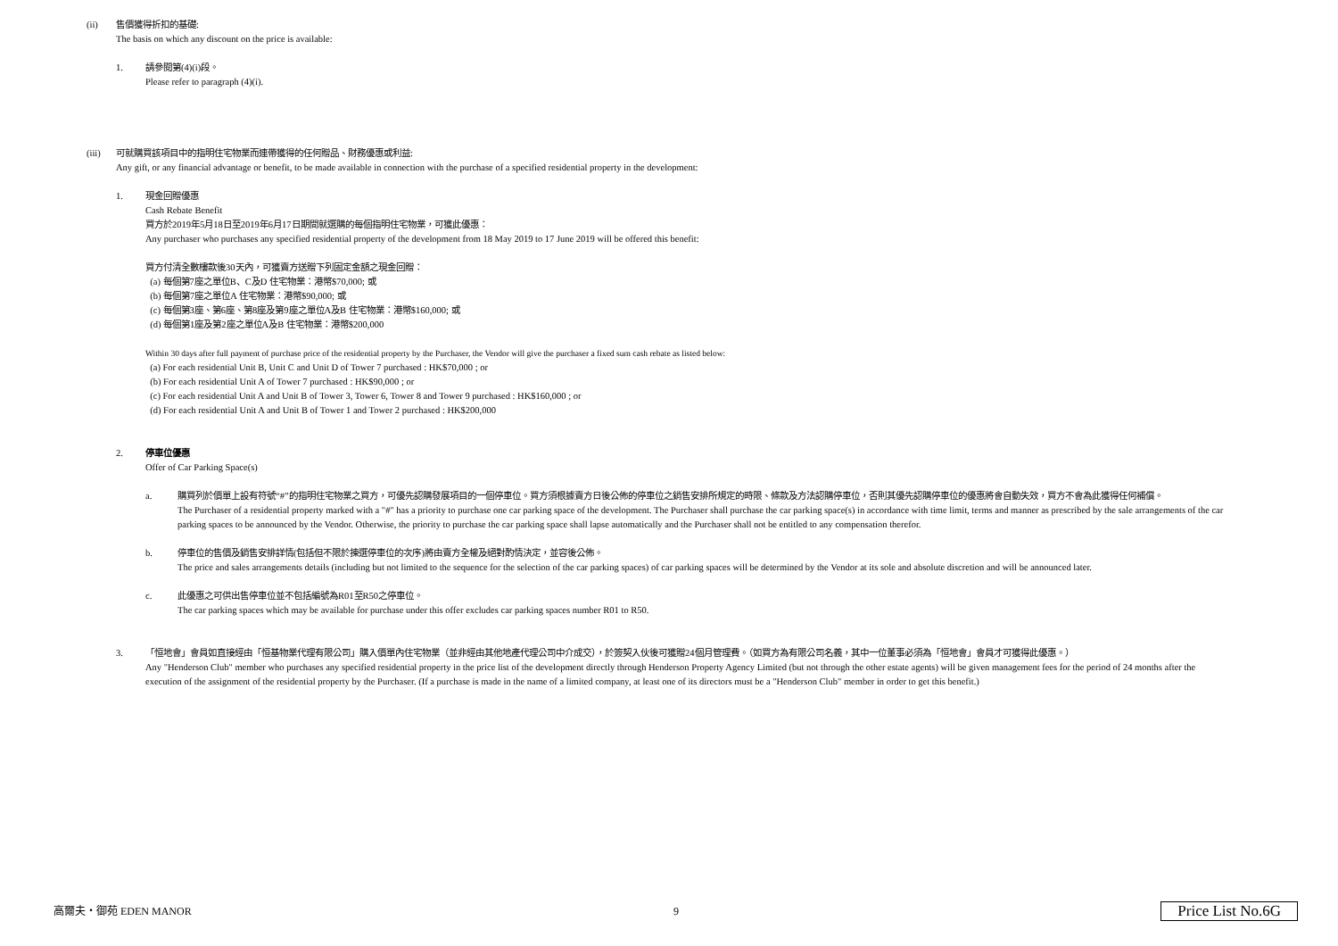(ii) 售價獲得折扣的基礎:
The basis on which any discount on the price is available:
1. 請參閱第(4)(i)段。
Please refer to paragraph (4)(i).
(iii) 可就購買該項目中的指明住宅物業而連帶獲得的任何贈品、財務優惠或利益:
Any gift, or any financial advantage or benefit, to be made available in connection with the purchase of a specified residential property in the development:
1. 現金回贈優惠
Cash Rebate Benefit
買方於2019年5月18日至2019年6月17日期間就選購的每個指明住宅物業，可獲此優惠：
Any purchaser who purchases any specified residential property of the development from 18 May 2019 to 17 June 2019 will be offered this benefit:
買方付清全數樓款後30天內，可獲賣方送贈下列固定金額之現金回贈：
(a) 每個第7座之單位B、C及D 住宅物業：港幣$70,000; 或
(b) 每個第7座之單位A 住宅物業：港幣$90,000; 或
(c) 每個第3座、第6座、第8座及第9座之單位A及B 住宅物業：港幣$160,000; 或
(d) 每個第1座及第2座之單位A及B 住宅物業：港幣$200,000
Within 30 days after full payment of purchase price of the residential property by the Purchaser, the Vendor will give the purchaser a fixed sum cash rebate as listed below:
(a) For each residential Unit B, Unit C and Unit D of Tower 7 purchased : HK$70,000 ; or
(b) For each residential Unit A of Tower 7 purchased : HK$90,000 ; or
(c) For each residential Unit A and Unit B of Tower 3, Tower 6, Tower 8 and Tower 9 purchased : HK$160,000 ; or
(d) For each residential Unit A and Unit B of Tower 1 and Tower 2 purchased : HK$200,000
2. 停車位優惠
Offer of Car Parking Space(s)
a. 購買列於價單上設有符號“#”的指明住宅物業之買方，可優先認購發展項目的一個停車位。買方須根據賣方日後公佈的停車位之銷售安排所規定的時限、條款及方法認購停車位，否則其優先認購停車位的優惠將會自動失效，買方不會為此獲得任何補償。
The Purchaser of a residential property marked with a "#" has a priority to purchase one car parking space of the development. The Purchaser shall purchase the car parking space(s) in accordance with time limit, terms and manner as prescribed by the sale arrangements of the car parking spaces to be announced by the Vendor. Otherwise, the priority to purchase the car parking space shall lapse automatically and the Purchaser shall not be entitled to any compensation therefor.
b. 停車位的售價及銷售安排詳情(包括但不限於揀選停車位的次序)將由賣方全權及絕對酌情決定，並容後公佈。
The price and sales arrangements details (including but not limited to the sequence for the selection of the car parking spaces) of car parking spaces will be determined by the Vendor at its sole and absolute discretion and will be announced later.
c. 此優惠之可供出售停車位並不包括編號為R01至R50之停車位。
The car parking spaces which may be available for purchase under this offer excludes car parking spaces number R01 to R50.
3. 「恒地會」會員如直接經由「恒基物業代理有限公司」購入價單內住宅物業（並非經由其他地產代理公司中介成交），於簽契入伙後可獲贈24個月管理費。（如買方為有限公司名義，其中一位董事必須為「恒地會」會員才可獲得此優惠。）
Any "Henderson Club" member who purchases any specified residential property in the price list of the development directly through Henderson Property Agency Limited (but not through the other estate agents) will be given management fees for the period of 24 months after the execution of the assignment of the residential property by the Purchaser. (If a purchase is made in the name of a limited company, at least one of its directors must be a "Henderson Club" member in order to get this benefit.)
高爾夫・御苑 EDEN MANOR 9 Price List No.6G